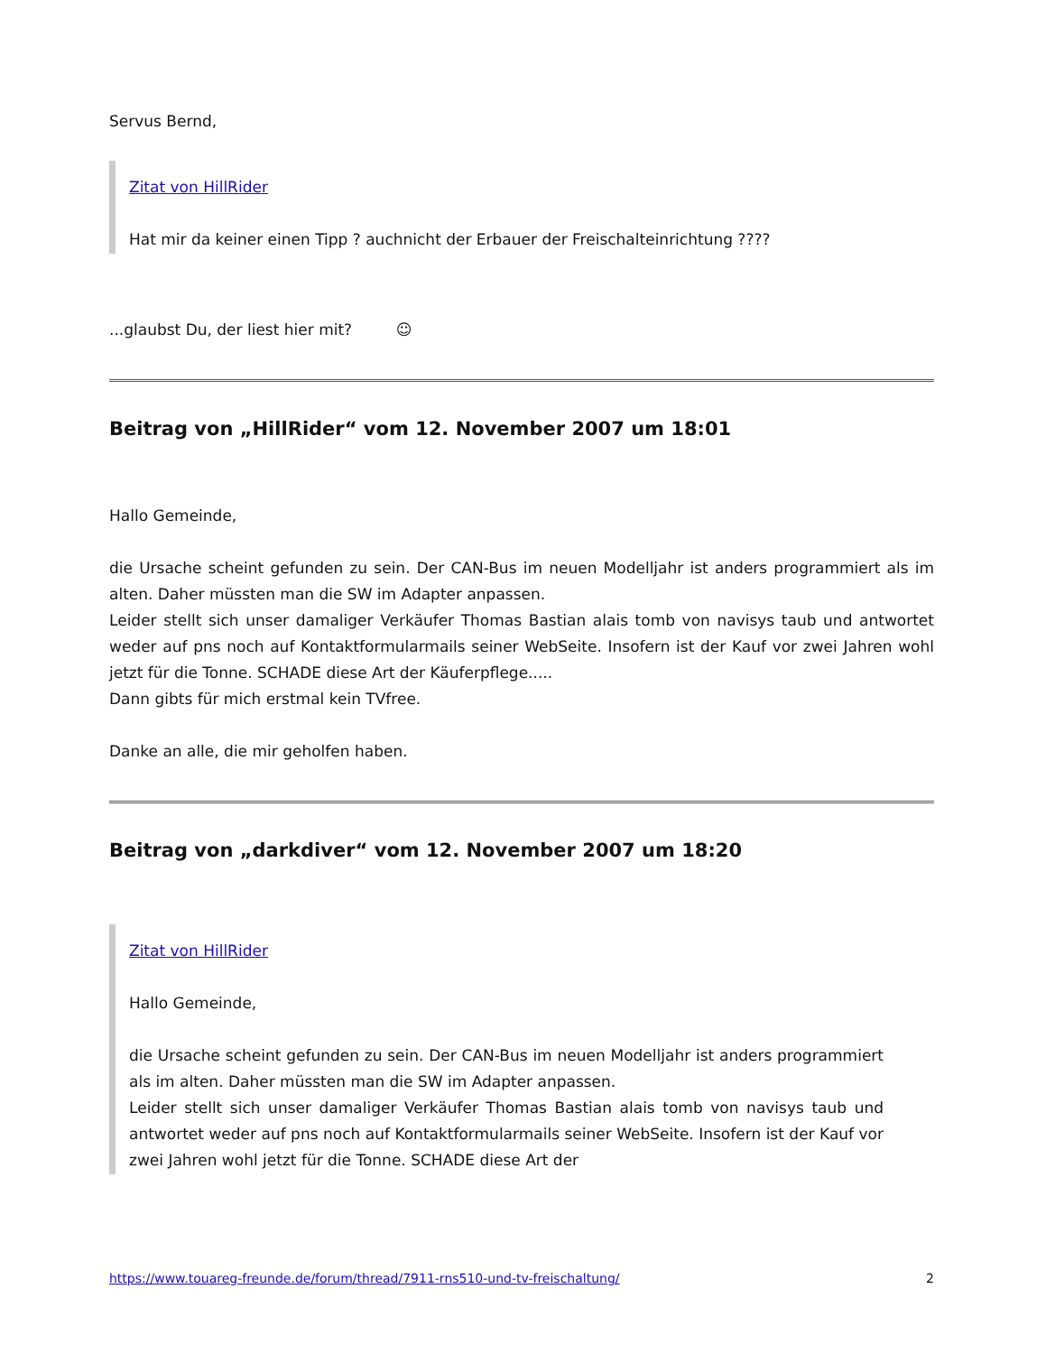Servus Bernd,
Zitat von HillRider
Hat mir da keiner einen Tipp ? auchnicht der Erbauer der Freischalteinrichtung ????
...glaubst Du, der liest hier mit? ☺
Beitrag von „HillRider“ vom 12. November 2007 um 18:01
Hallo Gemeinde,
die Ursache scheint gefunden zu sein. Der CAN-Bus im neuen Modelljahr ist anders programmiert als im alten. Daher müssten man die SW im Adapter anpassen.
Leider stellt sich unser damaliger Verkäufer Thomas Bastian alais tomb von navisys taub und antwortet weder auf pns noch auf Kontaktformularmails seiner WebSeite. Insofern ist der Kauf vor zwei Jahren wohl jetzt für die Tonne. SCHADE diese Art der Käuferpflege.....
Dann gibts für mich erstmal kein TVfree.
Danke an alle, die mir geholfen haben.
Beitrag von „darkdiver“ vom 12. November 2007 um 18:20
Zitat von HillRider
Hallo Gemeinde,
die Ursache scheint gefunden zu sein. Der CAN-Bus im neuen Modelljahr ist anders programmiert als im alten. Daher müssten man die SW im Adapter anpassen.
Leider stellt sich unser damaliger Verkäufer Thomas Bastian alais tomb von navisys taub und antwortet weder auf pns noch auf Kontaktformularmails seiner WebSeite. Insofern ist der Kauf vor zwei Jahren wohl jetzt für die Tonne. SCHADE diese Art der
https://www.touareg-freunde.de/forum/thread/7911-rns510-und-tv-freischaltung/ 2